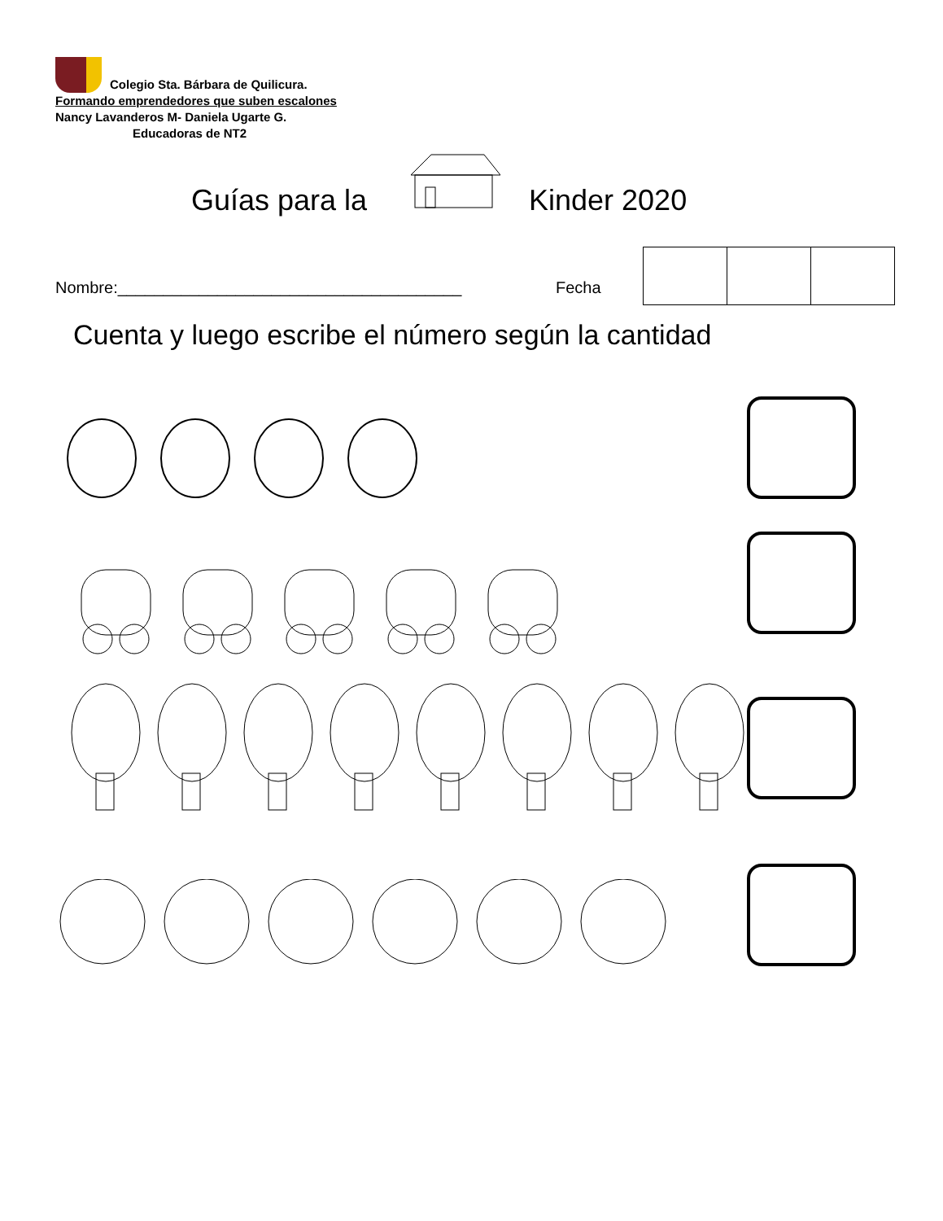Colegio Sta. Bárbara de Quilicura.
Formando emprendedores que suben escalones
Nancy Lavanderos M- Daniela Ugarte G.
Educadoras de NT2
Guías para la Kinder 2020
Nombre:______________________________________
Fecha
Cuenta y luego escribe el número según la cantidad